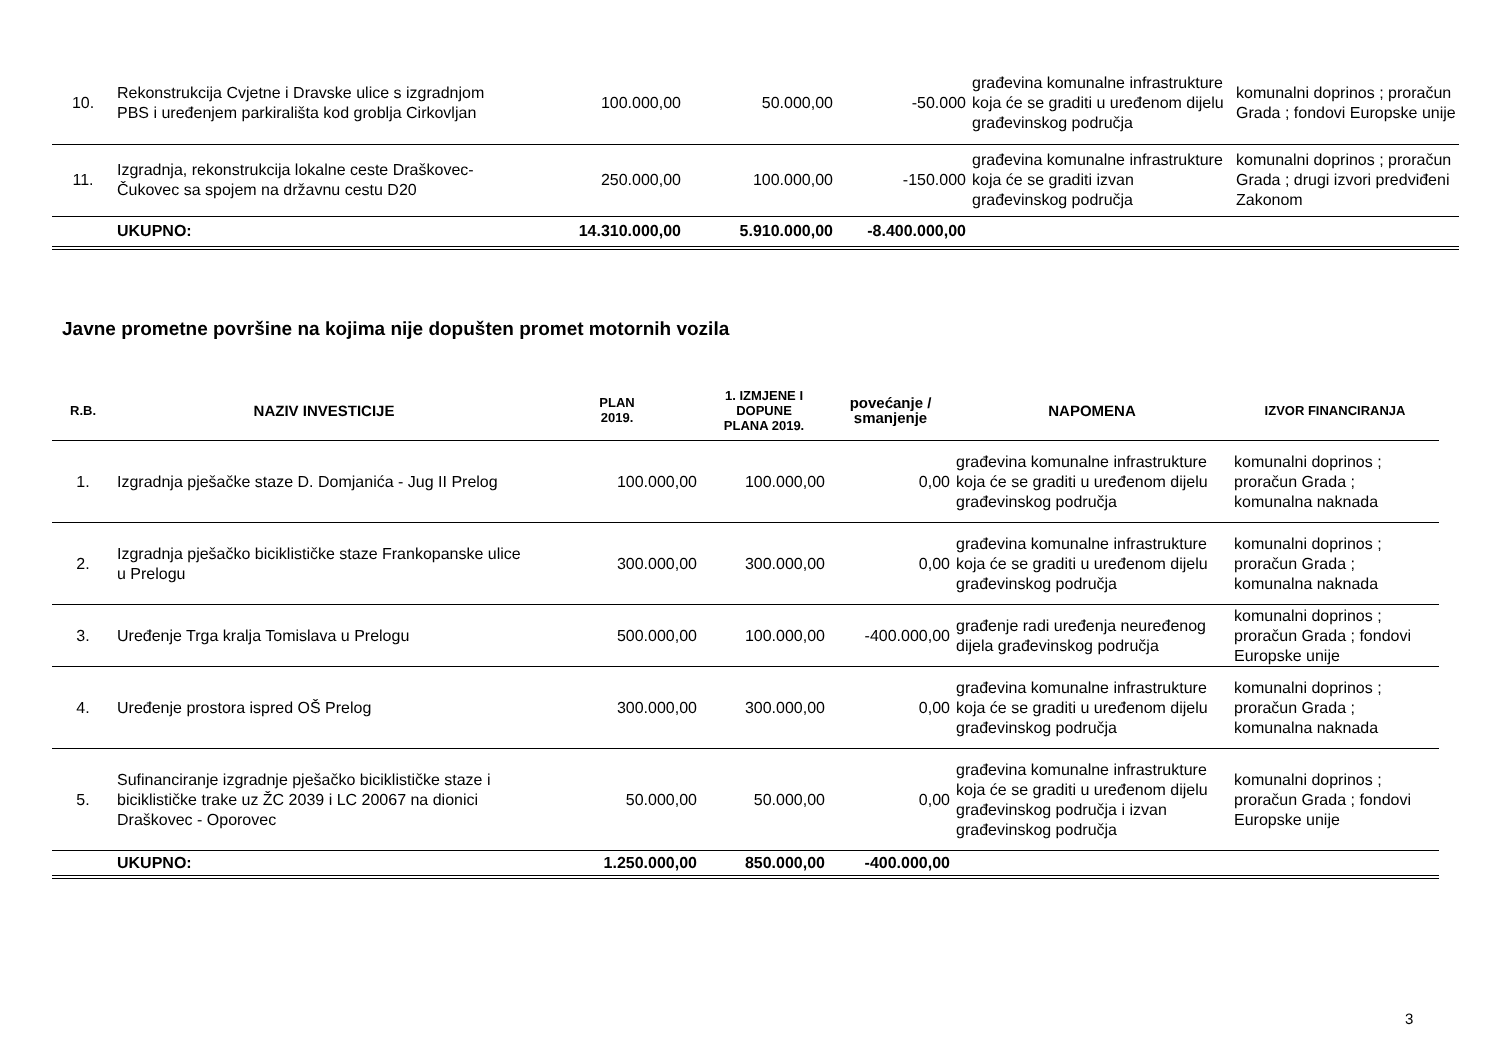| 10. | Rekonstrukcija Cvjetne i Dravske ulice s izgradnjom PBS i uređenjem parkirališta kod groblja Cirkovljan | 100.000,00 | 50.000,00 | -50.000 | građevina komunalne infrastrukture koja će se graditi u uređenom dijelu građevinskog područja | komunalni doprinos ; proračun Grada ; fondovi Europske unije |
| 11. | Izgradnja, rekonstrukcija lokalne ceste Draškovec-Čukovec sa spojem na državnu cestu D20 | 250.000,00 | 100.000,00 | -150.000 | građevina komunalne infrastrukture koja će se graditi izvan građevinskog područja | komunalni doprinos ; proračun Grada ; drugi izvori predviđeni Zakonom |
| | UKUPNO: | 14.310.000,00 | 5.910.000,00 | -8.400.000,00 | | |
Javne prometne površine na kojima nije dopušten promet motornih vozila
| R.B. | NAZIV INVESTICIJE | PLAN 2019. | 1. IZMJENE I DOPUNE PLANA 2019. | povećanje / smanjenje | NAPOMENA | IZVOR FINANCIRANJA |
| --- | --- | --- | --- | --- | --- | --- |
| 1. | Izgradnja pješačke staze D. Domjanića - Jug II Prelog | 100.000,00 | 100.000,00 | 0,00 | građevina komunalne infrastrukture koja će se graditi u uređenom dijelu građevinskog područja | komunalni doprinos ; proračun Grada ; komunalna naknada |
| 2. | Izgradnja pješačko biciklističke staze Frankopanske ulice u Prelogu | 300.000,00 | 300.000,00 | 0,00 | građevina komunalne infrastrukture koja će se graditi u uređenom dijelu građevinskog područja | komunalni doprinos ; proračun Grada ; komunalna naknada |
| 3. | Uređenje Trga kralja Tomislava u Prelogu | 500.000,00 | 100.000,00 | -400.000,00 | građenje radi uređenja neuređenog dijela građevinskog područja | komunalni doprinos ; proračun Grada ; fondovi Europske unije |
| 4. | Uređenje prostora ispred OŠ Prelog | 300.000,00 | 300.000,00 | 0,00 | građevina komunalne infrastrukture koja će se graditi u uređenom dijelu građevinskog područja | komunalni doprinos ; proračun Grada ; komunalna naknada |
| 5. | Sufinanciranje izgradnje pješačko biciklističke staze i biciklističke trake uz ŽC 2039 i LC 20067 na dionici Draškovec - Oporovec | 50.000,00 | 50.000,00 | 0,00 | građevina komunalne infrastrukture koja će se graditi u uređenom dijelu građevinskog područja i izvan građevinskog područja | komunalni doprinos ; proračun Grada ; fondovi Europske unije |
| | UKUPNO: | 1.250.000,00 | 850.000,00 | -400.000,00 | | |
3